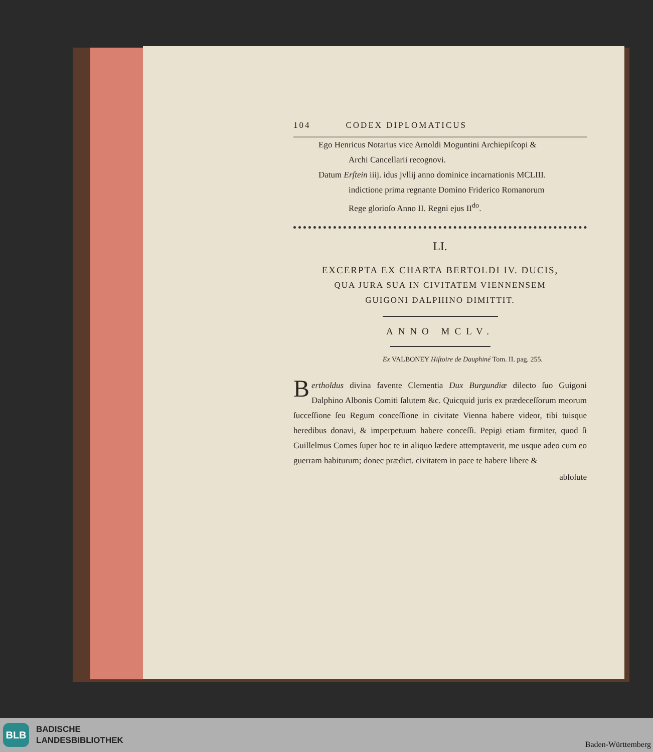104 CODEX DIPLOMATICUS
Ego Henricus Notarius vice Arnoldi Moguntini Archiepiſcopi &
Archi Cancellarii recognovi.
Datum Erſtein iiij. idus jvllij anno dominice incarnationis MCLIII.
indictione prima regnante Domino Friderico Romanorum
Rege glorioſo Anno II. Regni ejus II<sup>do</sup>.
LI.
EXCERPTA EX CHARTA BERTOLDI IV. DUCIS,
QUA JURA SUA IN CIVITATEM VIENNENSEM
GUIGONI DALPHINO DIMITTIT.
ANNO MCLV.
Ex VALBONEY Hiſtoire de Dauphiné Tom. II. pag. 255.
Bertholdus divina favente Clementia Dux Burgundiæ dilecto ſuo Guigoni Dalphino Albonis Comiti ſalutem &c. Quicquid juris ex prædeceſſorum meorum ſucceſſione ſeu Regum conceſſione in civitate Vienna habere videor, tibi tuisque heredibus donavi, & imperpetuum habere conceſſi. Pepigi etiam firmiter, quod ſi Guillelmus Comes ſuper hoc te in aliquo lædere attemptaverit, me usque adeo cum eo guerram habiturum; donec prædict. civitatem in pace te habere libere &
abſolute
BLB
BADISCHE
LANDESBIBLIOTHEK
Baden-Württemberg